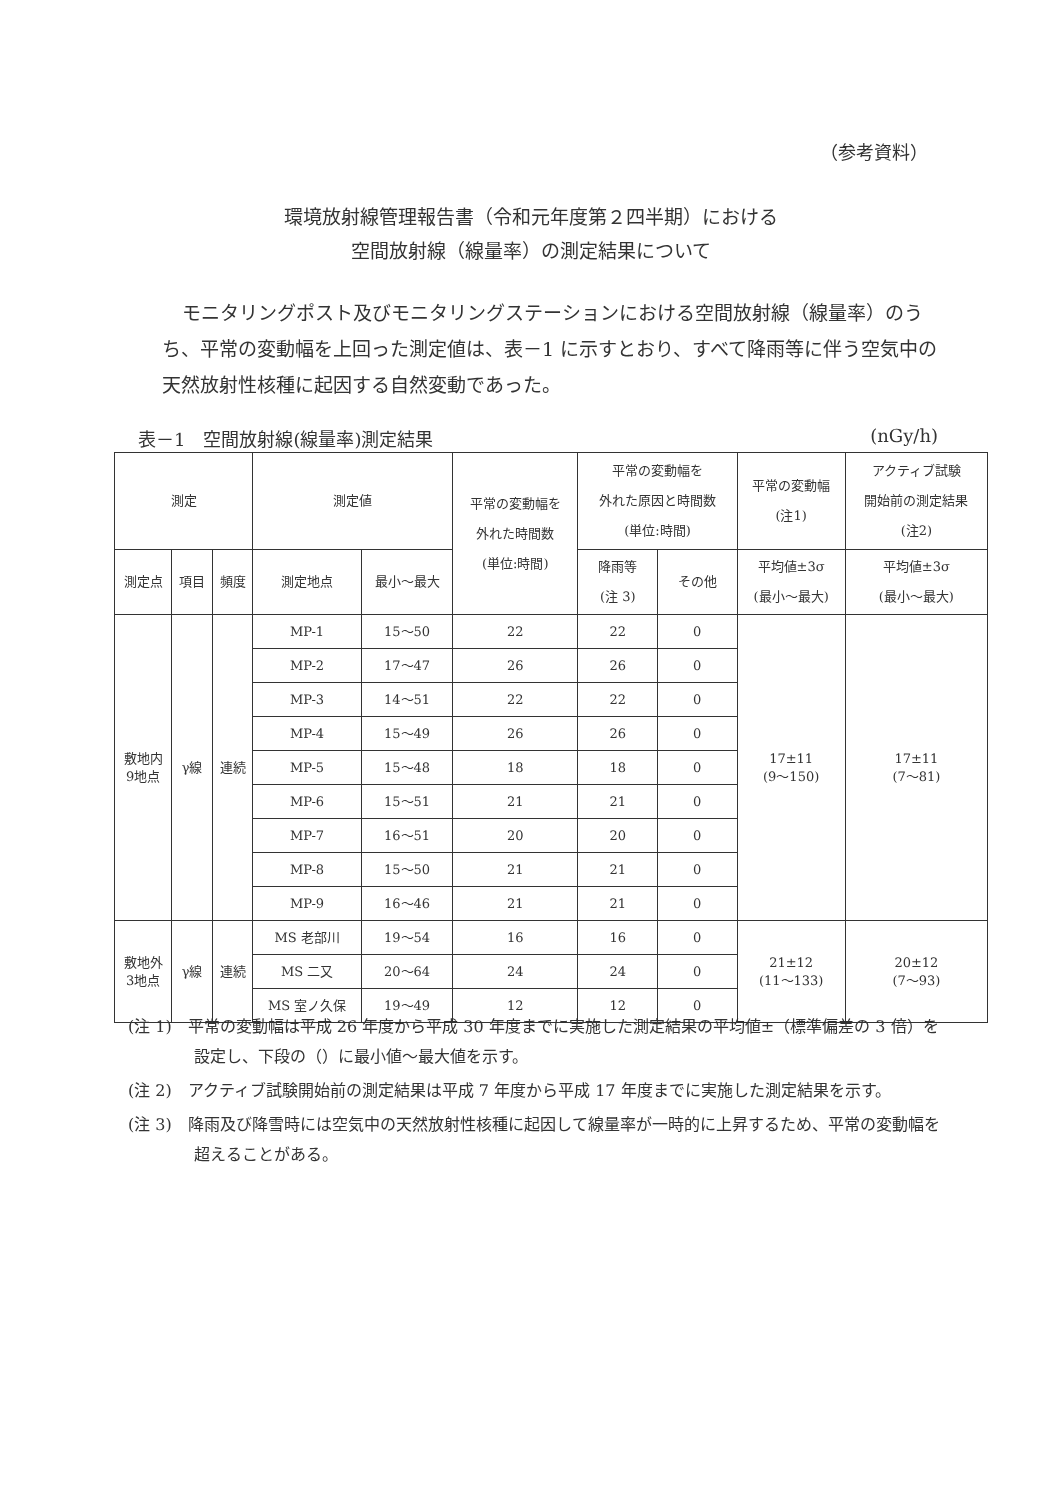（参考資料）
環境放射線管理報告書（令和元年度第２四半期）における
空間放射線（線量率）の測定結果について
モニタリングポスト及びモニタリングステーションにおける空間放射線（線量率）のうち、平常の変動幅を上回った測定値は、表－1 に示すとおり、すべて降雨等に伴う空気中の天然放射性核種に起因する自然変動であった。
表－1　空間放射線(線量率)測定結果 (nGy/h)
| 測定 | | | 測定値 | | 平常の変動幅を 外れた時間数 (単位:時間) | 平常の変動幅を 外れた原因と時間数 (単位:時間) | | 平常の変動幅 (注1) | アクティブ試験 開始前の測定結果 (注2) |
| --- | --- | --- | --- | --- | --- | --- | --- | --- | --- |
| 測定点 | 項目 | 頻度 | 測定地点 | 最小～最大 | | 降雨等 (注 3) | その他 | 平均値±3σ (最小～最大) | 平均値±3σ (最小～最大) |
| 敷地内 9地点 | γ線 | 連続 | MP-1 | 15～50 | 22 | 22 | 0 | 17±11 (9～150) | 17±11 (7～81) |
| | | | MP-2 | 17～47 | 26 | 26 | 0 | | |
| | | | MP-3 | 14～51 | 22 | 22 | 0 | | |
| | | | MP-4 | 15～49 | 26 | 26 | 0 | | |
| | | | MP-5 | 15～48 | 18 | 18 | 0 | | |
| | | | MP-6 | 15～51 | 21 | 21 | 0 | | |
| | | | MP-7 | 16～51 | 20 | 20 | 0 | | |
| | | | MP-8 | 15～50 | 21 | 21 | 0 | | |
| | | | MP-9 | 16～46 | 21 | 21 | 0 | | |
| 敷地外 3地点 | γ線 | 連続 | MS 老部川 | 19～54 | 16 | 16 | 0 | 21±12 (11～133) | 20±12 (7～93) |
| | | | MS 二又 | 20～64 | 24 | 24 | 0 | | |
| | | | MS 室ノ久保 | 19～49 | 12 | 12 | 0 | | |
(注 1)　平常の変動幅は平成 26 年度から平成 30 年度までに実施した測定結果の平均値±（標準偏差の 3 倍）を設定し、下段の（）に最小値～最大値を示す。
(注 2)　アクティブ試験開始前の測定結果は平成 7 年度から平成 17 年度までに実施した測定結果を示す。
(注 3)　降雨及び降雪時には空気中の天然放射性核種に起因して線量率が一時的に上昇するため、平常の変動幅を超えることがある。